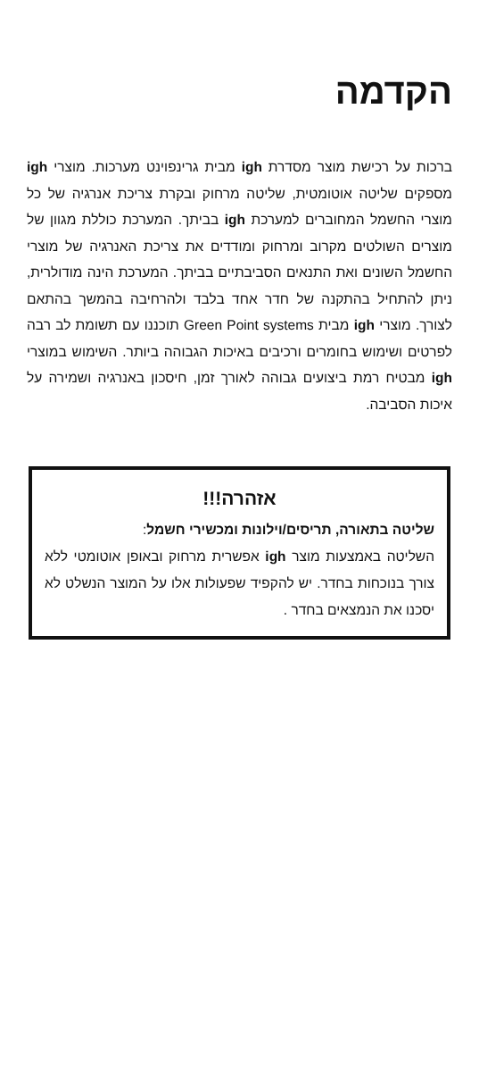הקדמה
ברכות על רכישת מוצר מסדרת igh מבית גרינפוינט מערכות. מוצרי igh מספקים שליטה אוטומטית, שליטה מרחוק ובקרת צריכת אנרגיה של כל מוצרי החשמל המחוברים למערכת igh בביתך. המערכת כוללת מגוון של מוצרים השולטים מקרוב ומרחוק ומודדים את צריכת האנרגיה של מוצרי החשמל השונים ואת התנאים הסביבתיים בביתך. המערכת הינה מודולרית, ניתן להתחיל בהתקנה של חדר אחד בלבד ולהרחיבה בהמשך בהתאם לצורך. מוצרי igh מבית Green Point systems תוכננו עם תשומת לב רבה לפרטים ושימוש בחומרים ורכיבים באיכות הגבוהה ביותר. השימוש במוצרי igh מבטיח רמת ביצועים גבוהה לאורך זמן, חיסכון באנרגיה ושמירה על איכות הסביבה.
אזהרה!!!
שליטה בתאורה, תריסים/וילונות ומכשירי חשמל:
השליטה באמצעות מוצר igh אפשרית מרחוק ובאופן אוטומטי ללא צורך בנוכחות בחדר. יש להקפיד שפעולות אלו על המוצר הנשלט לא יסכנו את הנמצאים בחדר .